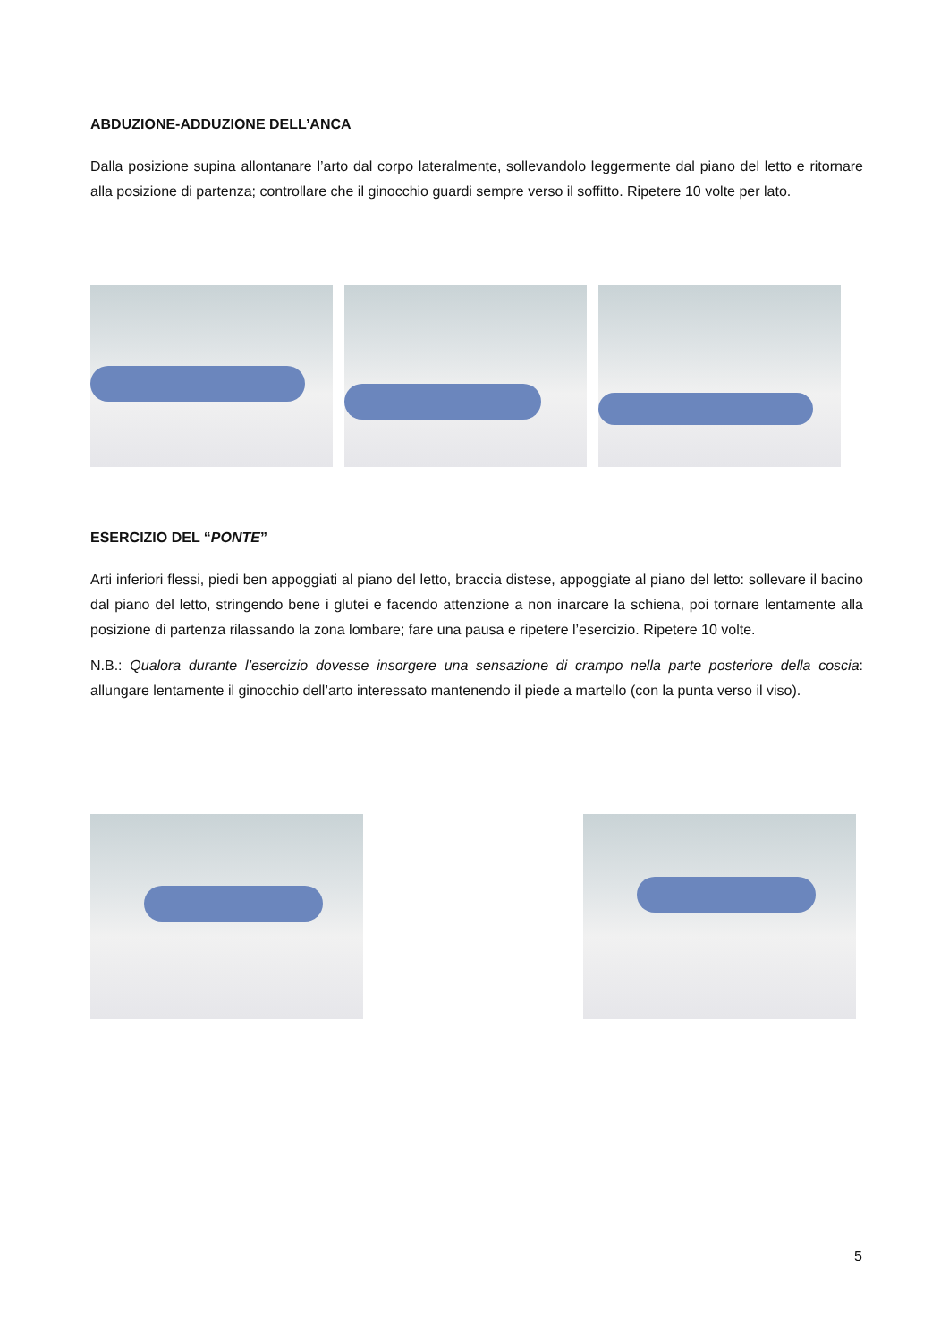ABDUZIONE-ADDUZIONE DELL’ANCA
Dalla posizione supina allontanare l’arto dal corpo lateralmente, sollevandolo leggermente dal piano del letto e ritornare alla posizione di partenza; controllare che il ginocchio guardi sempre verso il soffitto. Ripetere 10 volte per lato.
ESERCIZIO DEL “PONTE”
Arti inferiori flessi, piedi ben appoggiati al piano del letto, braccia distese, appoggiate al piano del letto: sollevare il bacino dal piano del letto, stringendo bene i glutei e facendo attenzione a non inarcare la schiena, poi tornare lentamente alla posizione di partenza rilassando la zona lombare; fare una pausa e ripetere l’esercizio. Ripetere 10 volte.
N.B.: Qualora durante l’esercizio dovesse insorgere una sensazione di crampo nella parte posteriore della coscia: allungare lentamente il ginocchio dell’arto interessato mantenendo il piede a martello (con la punta verso il viso).
5